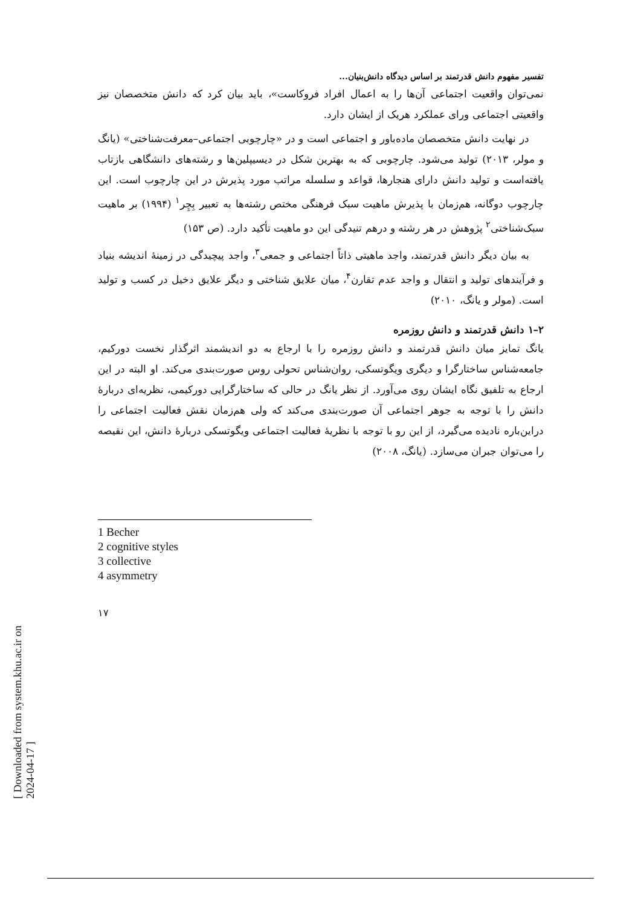تفسیر مفهوم دانش قدرتمند بر اساس دیدگاه دانش‌بنیان...
نمی‌توان واقعیت اجتماعی آن‌ها را به اعمال افراد فروکاست»، باید بیان کرد که دانش متخصصان نیز واقعیتی اجتماعی ورای عملکرد هریک از ایشان دارد.
در نهایت دانش متخصصان ماده‌باور و اجتماعی است و در «چارچوبی اجتماعی–معرفت‌شناختی» (یانگ و مولر، ۲۰۱۳) تولید می‌شود. چارچوبی که به بهترین شکل در دیسیپلین‌ها و رشته‌های دانشگاهی بازتاب یافته‌است و تولید دانش دارای هنجارها، قواعد و سلسله مراتب مورد پذیرش در این چارچوب است. این چارچوب دوگانه، هم‌زمان با پذیرش ماهیت سبک فرهنگی مختص رشته‌ها به تعبیر بِچِر<sup>۱</sup> (۱۹۹۴) بر ماهیت سبک‌شناختی<sup>۲</sup> پژوهش در هر رشته و درهم تنیدگی این دو ماهیت تأکید دارد. (ص ۱۵۳)
به بیان دیگر دانش قدرتمند، واجد ماهیتی ذاتاً اجتماعی و جمعی<sup>۳</sup>، واجد پیچیدگی در زمینهٔ اندیشه بنیاد و فرآیندهای تولید و انتقال و واجد عدم تقارن<sup>۴</sup>، میان علایق شناختی و دیگر علایق دخیل در کسب و تولید است. (مولر و یانگ، ۲۰۱۰)
۲–۱ دانش قدرتمند و دانش روزمره
یانگ تمایز میان دانش قدرتمند و دانش روزمره را با ارجاع به دو اندیشمند اثرگذار نخست دورکیم، جامعه‌شناس ساختارگرا و دیگری ویگوتسکی، روان‌شناس تحولی روس صورت‌بندی می‌کند. او البته در این ارجاع به تلفیق نگاه ایشان روی می‌آورد. از نظر یانگ در حالی که ساختارگرایی دورکیمی، نظریه‌ای دربارهٔ دانش را با توجه به جوهر اجتماعی آن صورت‌بندی می‌کند که ولی هم‌زمان نقش فعالیت اجتماعی را دراین‌باره نادیده می‌گیرد، از این رو با توجه با نظریهٔ فعالیت اجتماعی ویگوتسکی دربارهٔ دانش، این نقیصه را می‌توان جبران می‌سازد. (یانگ، ۲۰۰۸)
1 Becher
2 cognitive styles
3 collective
4 asymmetry
۱۷
[ Downloaded from system.khu.ac.ir on 2024-04-17 ]